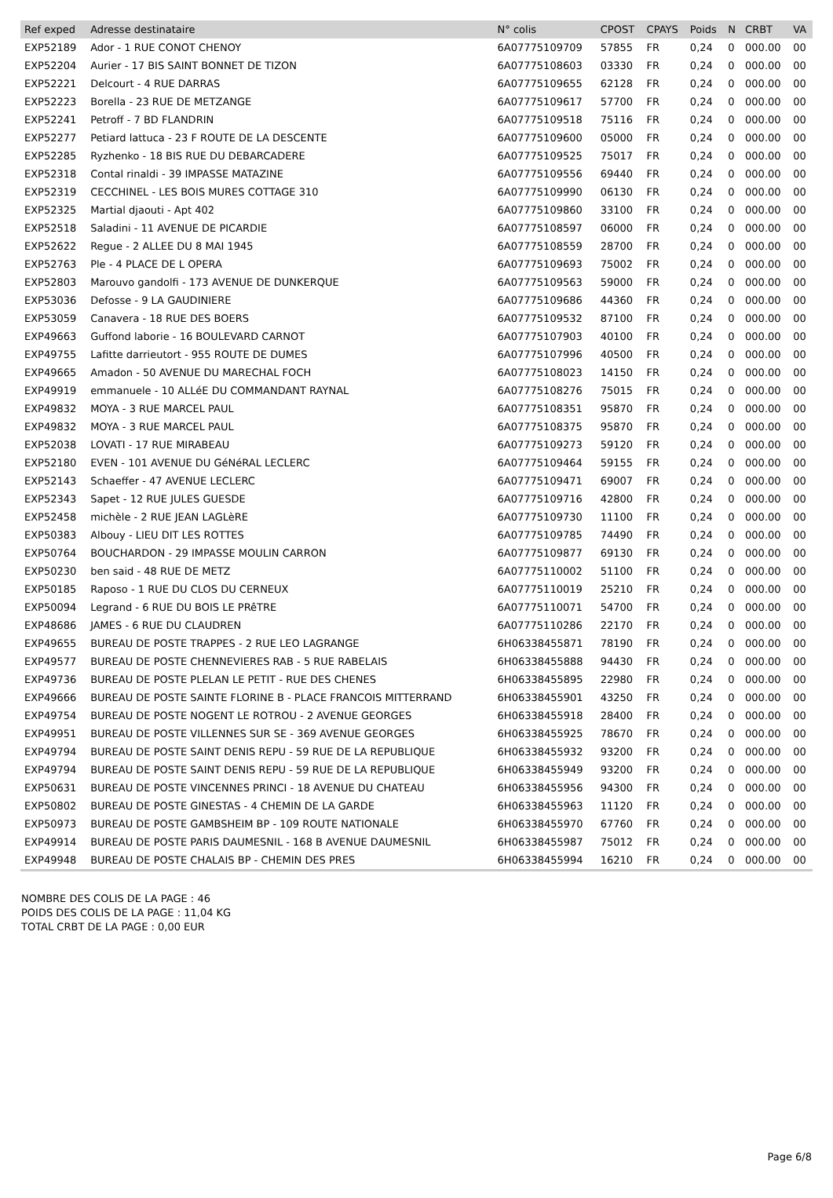| Ref exped | Adresse destinataire | N° colis | CPOST | CPAYS | Poids | N | CRBT | VA |
| --- | --- | --- | --- | --- | --- | --- | --- | --- |
| EXP52189 | Ador - 1 RUE CONOT CHENOY | 6A07775109709 | 57855 | FR | 0,24 | 0 | 000.00 | 00 |
| EXP52204 | Aurier - 17 BIS SAINT BONNET DE TIZON | 6A07775108603 | 03330 | FR | 0,24 | 0 | 000.00 | 00 |
| EXP52221 | Delcourt - 4 RUE DARRAS | 6A07775109655 | 62128 | FR | 0,24 | 0 | 000.00 | 00 |
| EXP52223 | Borella - 23 RUE DE METZANGE | 6A07775109617 | 57700 | FR | 0,24 | 0 | 000.00 | 00 |
| EXP52241 | Petroff - 7 BD FLANDRIN | 6A07775109518 | 75116 | FR | 0,24 | 0 | 000.00 | 00 |
| EXP52277 | Petiard lattuca - 23 F ROUTE DE LA DESCENTE | 6A07775109600 | 05000 | FR | 0,24 | 0 | 000.00 | 00 |
| EXP52285 | Ryzhenko - 18 BIS RUE DU DEBARCADERE | 6A07775109525 | 75017 | FR | 0,24 | 0 | 000.00 | 00 |
| EXP52318 | Contal rinaldi - 39 IMPASSE MATAZINE | 6A07775109556 | 69440 | FR | 0,24 | 0 | 000.00 | 00 |
| EXP52319 | CECCHINEL - LES BOIS MURES COTTAGE 310 | 6A07775109990 | 06130 | FR | 0,24 | 0 | 000.00 | 00 |
| EXP52325 | Martial djaouti - Apt 402 | 6A07775109860 | 33100 | FR | 0,24 | 0 | 000.00 | 00 |
| EXP52518 | Saladini - 11 AVENUE DE PICARDIE | 6A07775108597 | 06000 | FR | 0,24 | 0 | 000.00 | 00 |
| EXP52622 | Regue - 2 ALLEE DU 8 MAI 1945 | 6A07775108559 | 28700 | FR | 0,24 | 0 | 000.00 | 00 |
| EXP52763 | Ple - 4 PLACE DE L OPERA | 6A07775109693 | 75002 | FR | 0,24 | 0 | 000.00 | 00 |
| EXP52803 | Marouvo gandolfi - 173 AVENUE DE DUNKERQUE | 6A07775109563 | 59000 | FR | 0,24 | 0 | 000.00 | 00 |
| EXP53036 | Defosse - 9 LA GAUDINIERE | 6A07775109686 | 44360 | FR | 0,24 | 0 | 000.00 | 00 |
| EXP53059 | Canavera - 18 RUE DES BOERS | 6A07775109532 | 87100 | FR | 0,24 | 0 | 000.00 | 00 |
| EXP49663 | Guffond laborie - 16 BOULEVARD CARNOT | 6A07775107903 | 40100 | FR | 0,24 | 0 | 000.00 | 00 |
| EXP49755 | Lafitte darrieutort - 955 ROUTE DE DUMES | 6A07775107996 | 40500 | FR | 0,24 | 0 | 000.00 | 00 |
| EXP49665 | Amadon - 50 AVENUE DU MARECHAL FOCH | 6A07775108023 | 14150 | FR | 0,24 | 0 | 000.00 | 00 |
| EXP49919 | emmanuele - 10 ALLéE DU COMMANDANT RAYNAL | 6A07775108276 | 75015 | FR | 0,24 | 0 | 000.00 | 00 |
| EXP49832 | MOYA - 3 RUE MARCEL PAUL | 6A07775108351 | 95870 | FR | 0,24 | 0 | 000.00 | 00 |
| EXP49832 | MOYA - 3 RUE MARCEL PAUL | 6A07775108375 | 95870 | FR | 0,24 | 0 | 000.00 | 00 |
| EXP52038 | LOVATI - 17 RUE MIRABEAU | 6A07775109273 | 59120 | FR | 0,24 | 0 | 000.00 | 00 |
| EXP52180 | EVEN - 101 AVENUE DU GéNéRAL LECLERC | 6A07775109464 | 59155 | FR | 0,24 | 0 | 000.00 | 00 |
| EXP52143 | Schaeffer - 47 AVENUE LECLERC | 6A07775109471 | 69007 | FR | 0,24 | 0 | 000.00 | 00 |
| EXP52343 | Sapet - 12 RUE JULES GUESDE | 6A07775109716 | 42800 | FR | 0,24 | 0 | 000.00 | 00 |
| EXP52458 | michèle - 2 RUE JEAN LAGLèRE | 6A07775109730 | 11100 | FR | 0,24 | 0 | 000.00 | 00 |
| EXP50383 | Albouy - LIEU DIT LES ROTTES | 6A07775109785 | 74490 | FR | 0,24 | 0 | 000.00 | 00 |
| EXP50764 | BOUCHARDON - 29 IMPASSE MOULIN CARRON | 6A07775109877 | 69130 | FR | 0,24 | 0 | 000.00 | 00 |
| EXP50230 | ben said - 48 RUE DE METZ | 6A07775110002 | 51100 | FR | 0,24 | 0 | 000.00 | 00 |
| EXP50185 | Raposo - 1 RUE DU CLOS DU CERNEUX | 6A07775110019 | 25210 | FR | 0,24 | 0 | 000.00 | 00 |
| EXP50094 | Legrand - 6 RUE DU BOIS LE PRêTRE | 6A07775110071 | 54700 | FR | 0,24 | 0 | 000.00 | 00 |
| EXP48686 | JAMES - 6 RUE DU CLAUDREN | 6A07775110286 | 22170 | FR | 0,24 | 0 | 000.00 | 00 |
| EXP49655 | BUREAU DE POSTE TRAPPES - 2 RUE LEO LAGRANGE | 6H06338455871 | 78190 | FR | 0,24 | 0 | 000.00 | 00 |
| EXP49577 | BUREAU DE POSTE CHENNEVIERES RAB - 5 RUE RABELAIS | 6H06338455888 | 94430 | FR | 0,24 | 0 | 000.00 | 00 |
| EXP49736 | BUREAU DE POSTE PLELAN LE PETIT - RUE DES CHENES | 6H06338455895 | 22980 | FR | 0,24 | 0 | 000.00 | 00 |
| EXP49666 | BUREAU DE POSTE SAINTE FLORINE B - PLACE FRANCOIS MITTERRAND | 6H06338455901 | 43250 | FR | 0,24 | 0 | 000.00 | 00 |
| EXP49754 | BUREAU DE POSTE NOGENT LE ROTROU - 2 AVENUE GEORGES | 6H06338455918 | 28400 | FR | 0,24 | 0 | 000.00 | 00 |
| EXP49951 | BUREAU DE POSTE VILLENNES SUR SE - 369 AVENUE GEORGES | 6H06338455925 | 78670 | FR | 0,24 | 0 | 000.00 | 00 |
| EXP49794 | BUREAU DE POSTE SAINT DENIS REPU - 59 RUE DE LA REPUBLIQUE | 6H06338455932 | 93200 | FR | 0,24 | 0 | 000.00 | 00 |
| EXP49794 | BUREAU DE POSTE SAINT DENIS REPU - 59 RUE DE LA REPUBLIQUE | 6H06338455949 | 93200 | FR | 0,24 | 0 | 000.00 | 00 |
| EXP50631 | BUREAU DE POSTE VINCENNES PRINCI - 18 AVENUE DU CHATEAU | 6H06338455956 | 94300 | FR | 0,24 | 0 | 000.00 | 00 |
| EXP50802 | BUREAU DE POSTE GINESTAS - 4 CHEMIN DE LA GARDE | 6H06338455963 | 11120 | FR | 0,24 | 0 | 000.00 | 00 |
| EXP50973 | BUREAU DE POSTE GAMBSHEIM BP - 109 ROUTE NATIONALE | 6H06338455970 | 67760 | FR | 0,24 | 0 | 000.00 | 00 |
| EXP49914 | BUREAU DE POSTE PARIS DAUMESNIL - 168 B AVENUE DAUMESNIL | 6H06338455987 | 75012 | FR | 0,24 | 0 | 000.00 | 00 |
| EXP49948 | BUREAU DE POSTE CHALAIS BP - CHEMIN DES PRES | 6H06338455994 | 16210 | FR | 0,24 | 0 | 000.00 | 00 |
NOMBRE DES COLIS DE LA PAGE : 46
POIDS DES COLIS DE LA PAGE : 11,04 KG
TOTAL CRBT DE LA PAGE : 0,00 EUR
Page 6/8